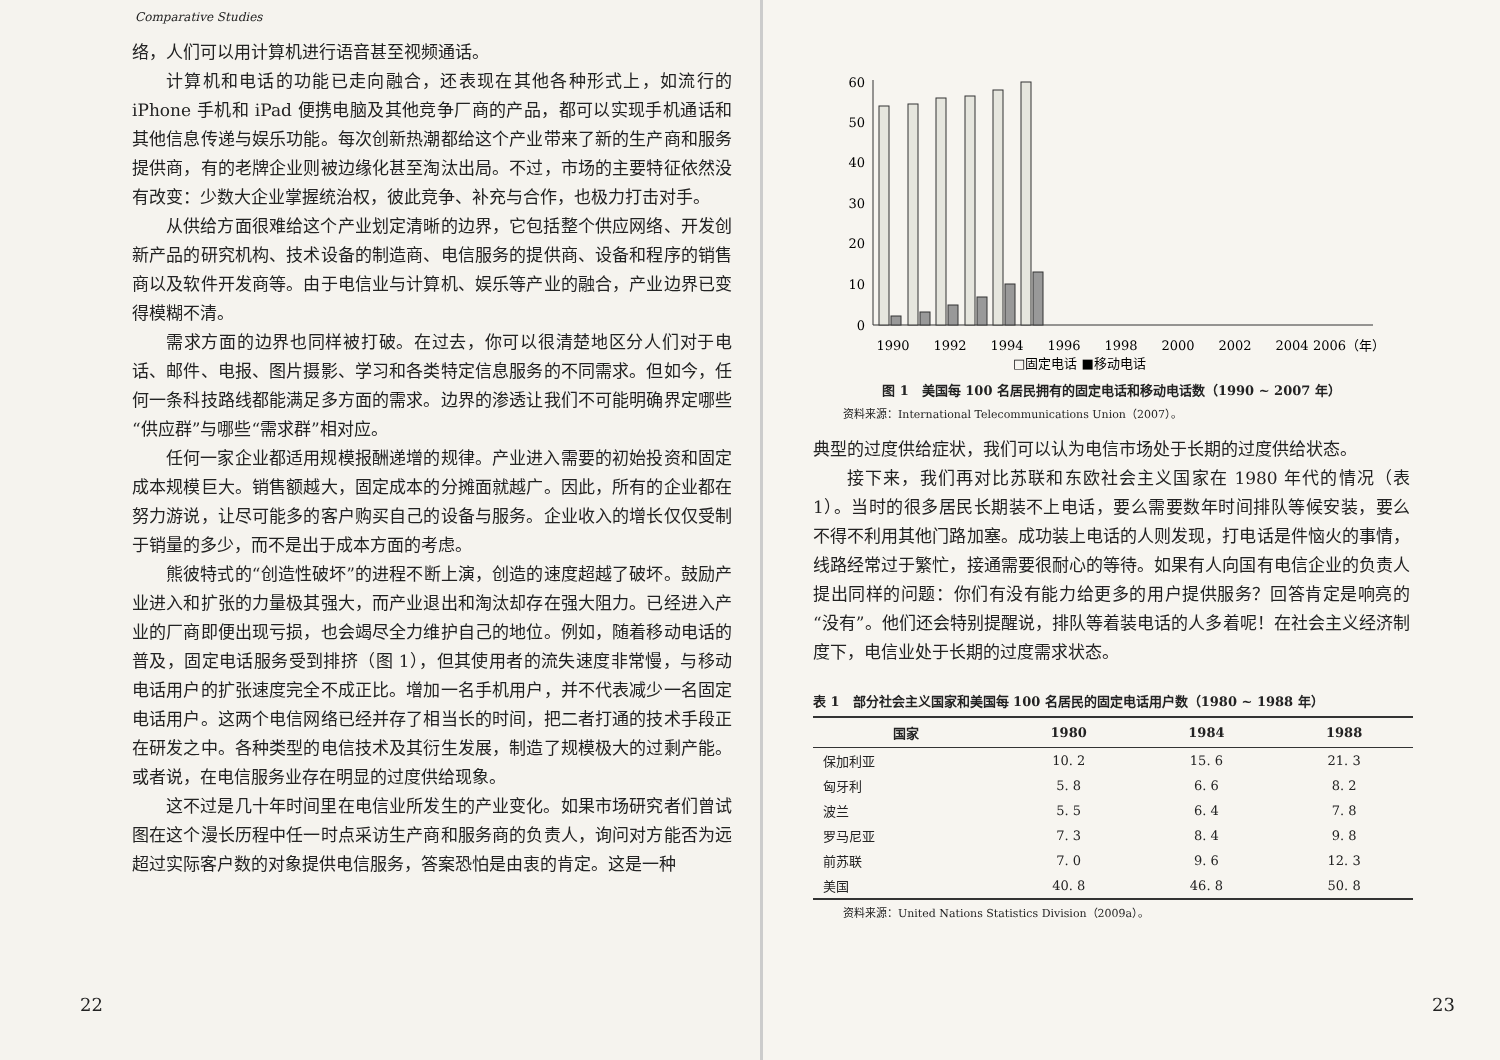Comparative Studies
络，人们可以用计算机进行语音甚至视频通话。
计算机和电话的功能已走向融合，还表现在其他各种形式上，如流行的 iPhone 手机和 iPad 便携电脑及其他竞争厂商的产品，都可以实现手机通话和其他信息传递与娱乐功能。每次创新热潮都给这个产业带来了新的生产商和服务提供商，有的老牌企业则被边缘化甚至淘汰出局。不过，市场的主要特征依然没有改变：少数大企业掌握统治权，彼此竞争、补充与合作，也极力打击对手。
从供给方面很难给这个产业划定清晰的边界，它包括整个供应网络、开发创新产品的研究机构、技术设备的制造商、电信服务的提供商、设备和程序的销售商以及软件开发商等。由于电信业与计算机、娱乐等产业的融合，产业边界已变得模糊不清。
需求方面的边界也同样被打破。在过去，你可以很清楚地区分人们对于电话、邮件、电报、图片摄影、学习和各类特定信息服务的不同需求。但如今，任何一条科技路线都能满足多方面的需求。边界的渗透让我们不可能明确界定哪些“供应群”与哪些“需求群”相对应。
任何一家企业都适用规模报酬递增的规律。产业进入需要的初始投资和固定成本规模巨大。销售额越大，固定成本的分摊面就越广。因此，所有的企业都在努力游说，让尽可能多的客户购买自己的设备与服务。企业收入的增长仅仅受制于销量的多少，而不是出于成本方面的考虑。
熊彼特式的“创造性破坏”的进程不断上演，创造的速度超越了破坏。鼓励产业进入和扩张的力量极其强大，而产业退出和淘汰却存在强大阻力。已经进入产业的厂商即便出现亏损，也会竭尽全力维护自己的地位。例如，随着移动电话的普及，固定电话服务受到排挤（图 1），但其使用者的流失速度非常慢，与移动电话用户的扩张速度完全不成正比。增加一名手机用户，并不代表减少一名固定电话用户。这两个电信网络已经并存了相当长的时间，把二者打通的技术手段正在研发之中。各种类型的电信技术及其衍生发展，制造了规模极大的过剩产能。或者说，在电信服务业存在明显的过度供给现象。
这不过是几十年时间里在电信业所发生的产业变化。如果市场研究者们曾试图在这个漫长历程中任一时点采访生产商和服务商的负责人，询问对方能否为远超过实际客户数的对象提供电信服务，答案恐怕是由衷的肯定。这是一种
22
0
10
20
30
40
50
60
1990
1992
1994
1996
1998
2000
2002
2004
2006（年）
□固定电话 ■移动电话
图 1　美国每 100 名居民拥有的固定电话和移动电话数（1990 ~ 2007 年）
资料来源：International Telecommunications Union（2007）。
典型的过度供给症状，我们可以认为电信市场处于长期的过度供给状态。
接下来，我们再对比苏联和东欧社会主义国家在 1980 年代的情况（表 1）。当时的很多居民长期装不上电话，要么需要数年时间排队等候安装，要么不得不利用其他门路加塞。成功装上电话的人则发现，打电话是件恼火的事情，线路经常过于繁忙，接通需要很耐心的等待。如果有人向国有电信企业的负责人提出同样的问题：你们有没有能力给更多的用户提供服务？回答肯定是响亮的“没有”。他们还会特别提醒说，排队等着装电话的人多着呢！在社会主义经济制度下，电信业处于长期的过度需求状态。
表 1　部分社会主义国家和美国每 100 名居民的固定电话用户数（1980 ~ 1988 年）
| 国家 | 1980 | 1984 | 1988 |
| --- | --- | --- | --- |
| 保加利亚 | 10. 2 | 15. 6 | 21. 3 |
| 匈牙利 | 5. 8 | 6. 6 | 8. 2 |
| 波兰 | 5. 5 | 6. 4 | 7. 8 |
| 罗马尼亚 | 7. 3 | 8. 4 | 9. 8 |
| 前苏联 | 7. 0 | 9. 6 | 12. 3 |
| 美国 | 40. 8 | 46. 8 | 50. 8 |
资料来源：United Nations Statistics Division（2009a）。
23